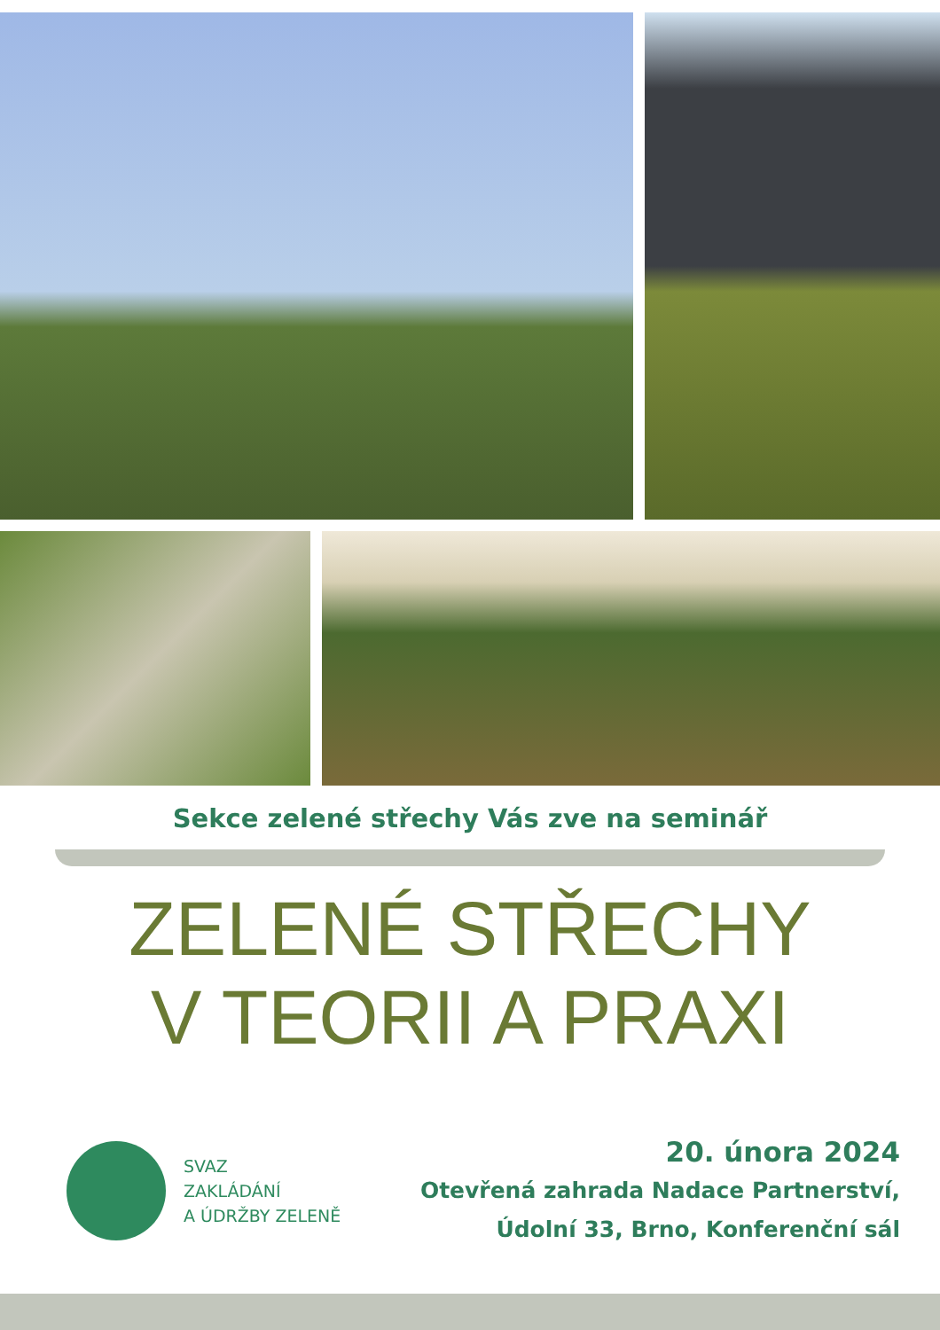Sekce zelené střechy Vás zve na seminář
ZELENÉ STŘECHY
V TEORII A PRAXI
SVAZ
ZAKLÁDÁNÍ
A ÚDRŽBY ZELENĚ
20. února 2024
Otevřená zahrada Nadace Partnerství,
Údolní 33, Brno, Konferenční sál